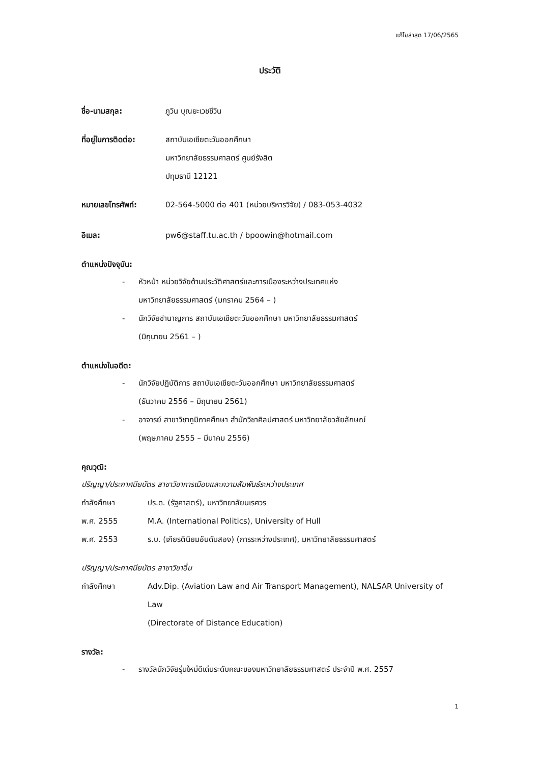แก้ไขล่าสุด 17/06/2565
ประวัติ
ชื่อ-นามสกุล: ภูวิน บุณยะเวชชีวิน
ที่อยู่ในการติดต่อ:
สถาบันเอเชียตะวันออกศึกษา
มหาวิทยาลัยธรรมศาสตร์ ศูนย์รังสิต
ปทุมธานี 12121
หมายเลขโทรศัพท์: 02-564-5000 ต่อ 401 (หน่วยบริหารวิจัย) / 083-053-4032
อีเมล: pw6@staff.tu.ac.th / bpoowin@hotmail.com
ตำแหน่งปัจจุบัน:
- หัวหน้า หน่วยวิจัยด้านประวัติศาสตร์และการเมืองระหว่างประเทศแห่ง
มหาวิทยาลัยธรรมศาสตร์ (มกราคม 2564 – )
- นักวิจัยชำนาญการ สถาบันเอเชียตะวันออกศึกษา มหาวิทยาลัยธรรมศาสตร์
(มิถุนายน 2561 – )
ตำแหน่งในอดีต:
- นักวิจัยปฏิบัติการ สถาบันเอเชียตะวันออกศึกษา มหาวิทยาลัยธรรมศาสตร์
(ธันวาคม 2556 – มิถุนายน 2561)
- อาจารย์ สาขาวิชาภูมิภาคศึกษา สำนักวิชาศิลปศาสตร์ มหาวิทยาลัยวลัยลักษณ์
(พฤษภาคม 2555 – มีนาคม 2556)
คุณวุฒิ:
ปริญญา/ประกาศนียบัตร สาขาวิชาการเมืองและความสัมพันธ์ระหว่างประเทศ
กำลังศึกษา ปร.ด. (รัฐศาสตร์), มหาวิทยาลัยนเรศวร
พ.ศ. 2555 M.A. (International Politics), University of Hull
พ.ศ. 2553 ร.บ. (เกียรตินิยมอันดับสอง) (การระหว่างประเทศ), มหาวิทยาลัยธรรมศาสตร์
ปริญญา/ประกาศนียบัตร สาขาวิชาอื่น
กำลังศึกษา Adv.Dip. (Aviation Law and Air Transport Management), NALSAR University of Law
(Directorate of Distance Education)
รางวัล:
- รางวัลนักวิจัยรุ่นใหม่ดีเด่นระดับคณะของมหาวิทยาลัยธรรมศาสตร์ ประจำปี พ.ศ. 2557
1